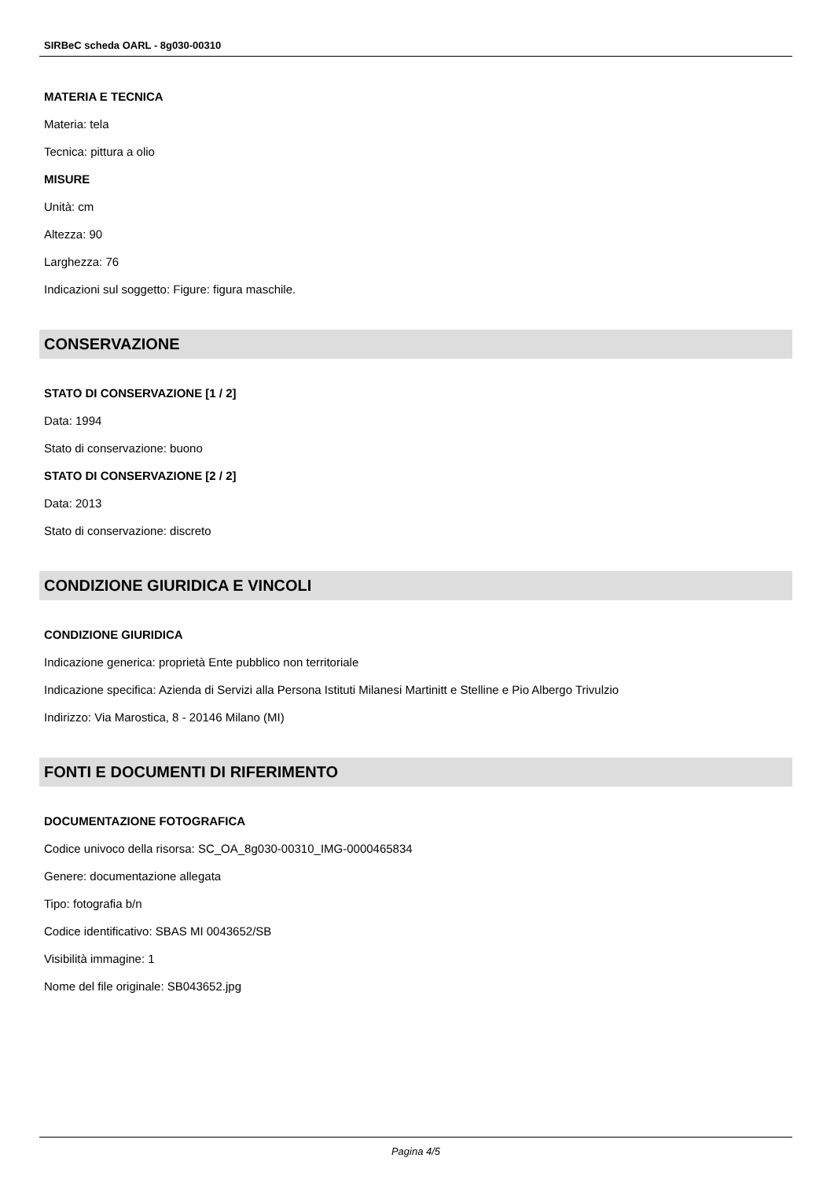SIRBeC scheda OARL - 8g030-00310
MATERIA E TECNICA
Materia: tela
Tecnica: pittura a olio
MISURE
Unità: cm
Altezza: 90
Larghezza: 76
Indicazioni sul soggetto: Figure: figura maschile.
CONSERVAZIONE
STATO DI CONSERVAZIONE [1 / 2]
Data: 1994
Stato di conservazione: buono
STATO DI CONSERVAZIONE [2 / 2]
Data: 2013
Stato di conservazione: discreto
CONDIZIONE GIURIDICA E VINCOLI
CONDIZIONE GIURIDICA
Indicazione generica: proprietà Ente pubblico non territoriale
Indicazione specifica: Azienda di Servizi alla Persona Istituti Milanesi Martinitt e Stelline e Pio Albergo Trivulzio
Indirizzo: Via Marostica, 8 - 20146 Milano (MI)
FONTI E DOCUMENTI DI RIFERIMENTO
DOCUMENTAZIONE FOTOGRAFICA
Codice univoco della risorsa: SC_OA_8g030-00310_IMG-0000465834
Genere: documentazione allegata
Tipo: fotografia b/n
Codice identificativo: SBAS MI 0043652/SB
Visibilità immagine: 1
Nome del file originale: SB043652.jpg
Pagina 4/5